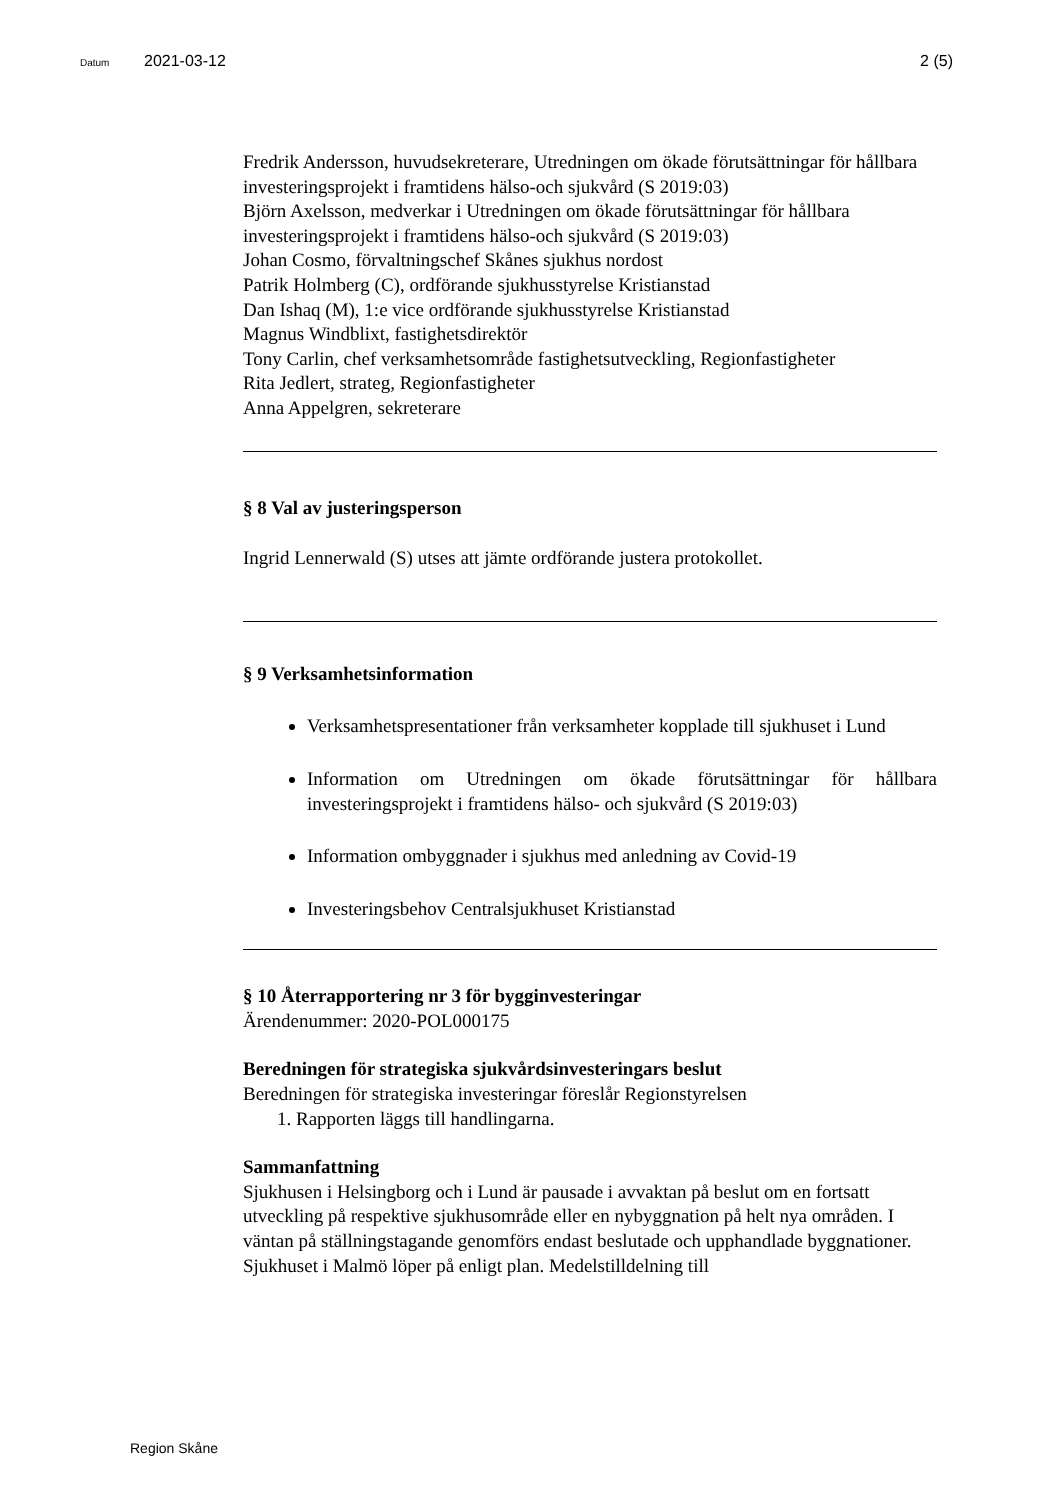Datum 2021-03-12 2 (5)
Fredrik Andersson, huvudsekreterare, Utredningen om ökade förutsättningar för hållbara investeringsprojekt i framtidens hälso-och sjukvård (S 2019:03)
Björn Axelsson, medverkar i Utredningen om ökade förutsättningar för hållbara investeringsprojekt i framtidens hälso-och sjukvård (S 2019:03)
Johan Cosmo, förvaltningschef Skånes sjukhus nordost
Patrik Holmberg (C), ordförande sjukhusstyrelse Kristianstad
Dan Ishaq (M), 1:e vice ordförande sjukhusstyrelse Kristianstad
Magnus Windblixt, fastighetsdirektör
Tony Carlin, chef verksamhetsområde fastighetsutveckling, Regionfastigheter
Rita Jedlert, strateg, Regionfastigheter
Anna Appelgren, sekreterare
§ 8 Val av justeringsperson
Ingrid Lennerwald (S) utses att jämte ordförande justera protokollet.
§ 9 Verksamhetsinformation
Verksamhetspresentationer från verksamheter kopplade till sjukhuset i Lund
Information om Utredningen om ökade förutsättningar för hållbara investeringsprojekt i framtidens hälso- och sjukvård (S 2019:03)
Information ombyggnader i sjukhus med anledning av Covid-19
Investeringsbehov Centralsjukhuset Kristianstad
§ 10 Återrapportering nr 3 för bygginvesteringar
Ärendenummer: 2020-POL000175
Beredningen för strategiska sjukvårdsinvesteringars beslut
Beredningen för strategiska investeringar föreslår Regionstyrelsen
1. Rapporten läggs till handlingarna.
Sammanfattning
Sjukhusen i Helsingborg och i Lund är pausade i avvaktan på beslut om en fortsatt utveckling på respektive sjukhusområde eller en nybyggnation på helt nya områden. I väntan på ställningstagande genomförs endast beslutade och upphandlade byggnationer.
Sjukhuset i Malmö löper på enligt plan. Medelstilldelning till
Region Skåne